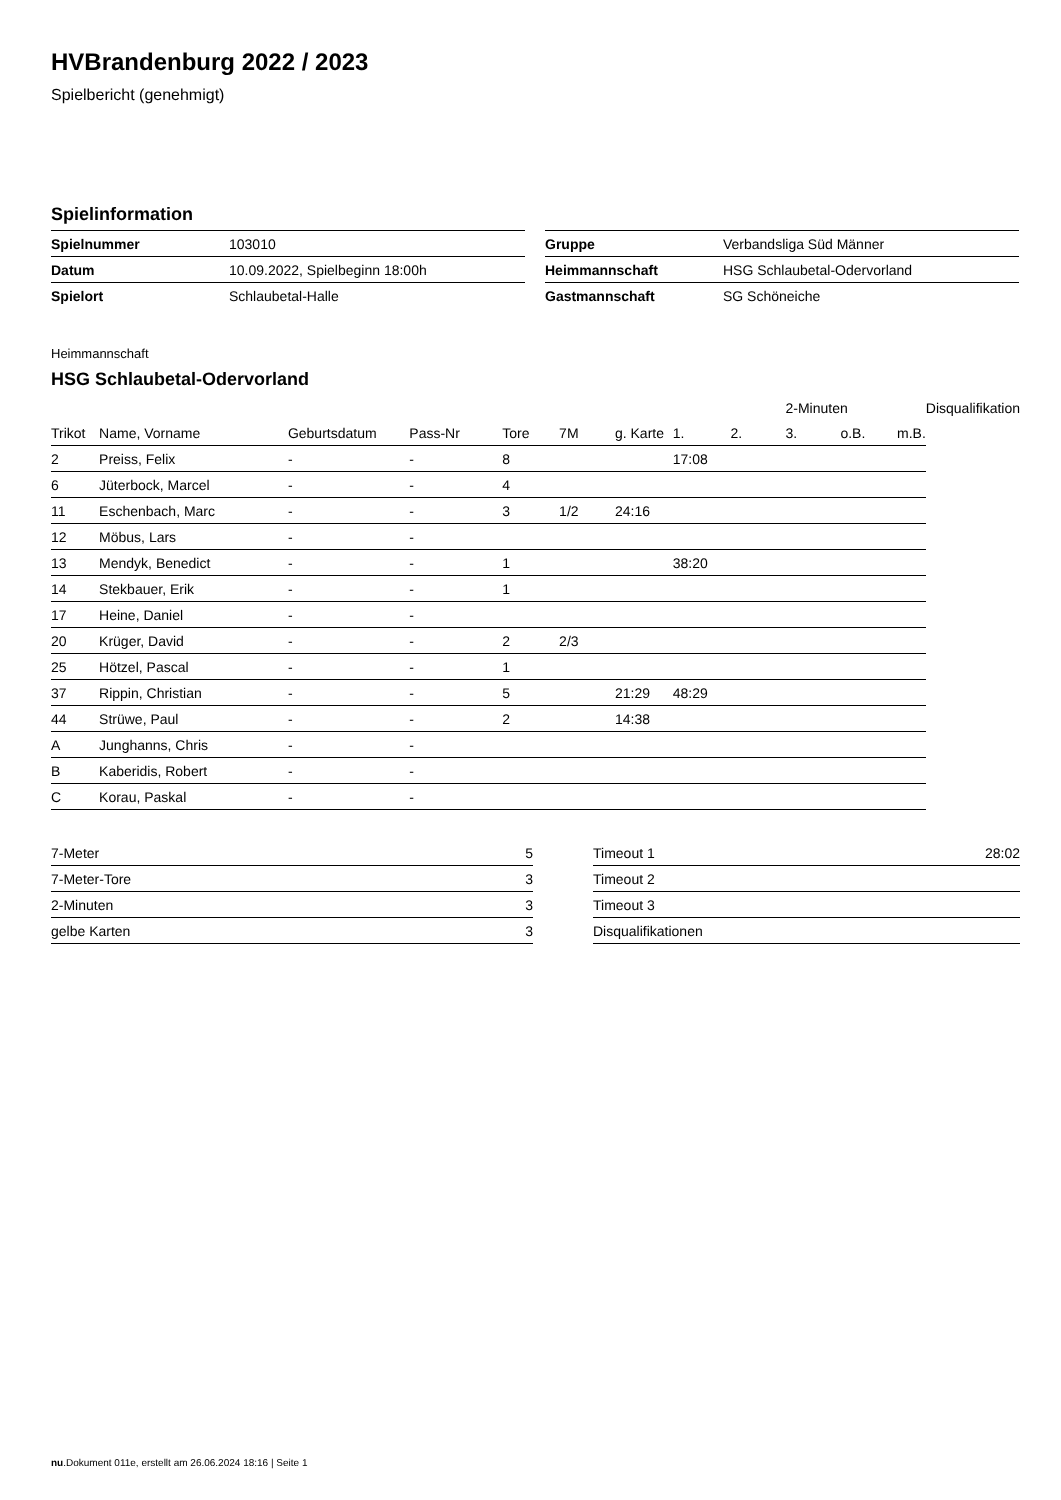HVBrandenburg 2022 / 2023
Spielbericht (genehmigt)
Spielinformation
| Spielnummer | 103010 |
| Datum | 10.09.2022, Spielbeginn 18:00h |
| Spielort | Schlaubetal-Halle |
| Gruppe | Verbandsliga Süd Männer |
| Heimmannschaft | HSG Schlaubetal-Odervorland |
| Gastmannschaft | SG Schöneiche |
Heimmannschaft
HSG Schlaubetal-Odervorland
| | | | | | | | | | 2-Minuten | | | Disqualifikation |
| --- | --- | --- | --- | --- | --- | --- | --- | --- | --- | --- | --- | --- |
| Trikot | Name, Vorname | Geburtsdatum | Pass-Nr | Tore | 7M | g. Karte | 1. | 2. | 3. | o.B. | m.B. | |
| 2 | Preiss, Felix | - | - | 8 | | | 17:08 | | | | | |
| 6 | Jüterbock, Marcel | - | - | 4 | | | | | | | | |
| 11 | Eschenbach, Marc | - | - | 3 | 1/2 | 24:16 | | | | | | |
| 12 | Möbus, Lars | - | - | | | | | | | | | |
| 13 | Mendyk, Benedict | - | - | 1 | | | 38:20 | | | | | |
| 14 | Stekbauer, Erik | - | - | 1 | | | | | | | | |
| 17 | Heine, Daniel | - | - | | | | | | | | | |
| 20 | Krüger, David | - | - | 2 | 2/3 | | | | | | | |
| 25 | Hötzel, Pascal | - | - | 1 | | | | | | | | |
| 37 | Rippin, Christian | - | - | 5 | | 21:29 | 48:29 | | | | | |
| 44 | Strüwe, Paul | - | - | 2 | | 14:38 | | | | | | |
| A | Junghanns, Chris | - | - | | | | | | | | | |
| B | Kaberidis, Robert | - | - | | | | | | | | | |
| C | Korau, Paskal | - | - | | | | | | | | | |
| 7-Meter | 5 |
| 7-Meter-Tore | 3 |
| 2-Minuten | 3 |
| gelbe Karten | 3 |
| Timeout 1 | 28:02 |
| Timeout 2 | |
| Timeout 3 | |
| Disqualifikationen | |
nu.Dokument 011e, erstellt am 26.06.2024 18:16 | Seite 1